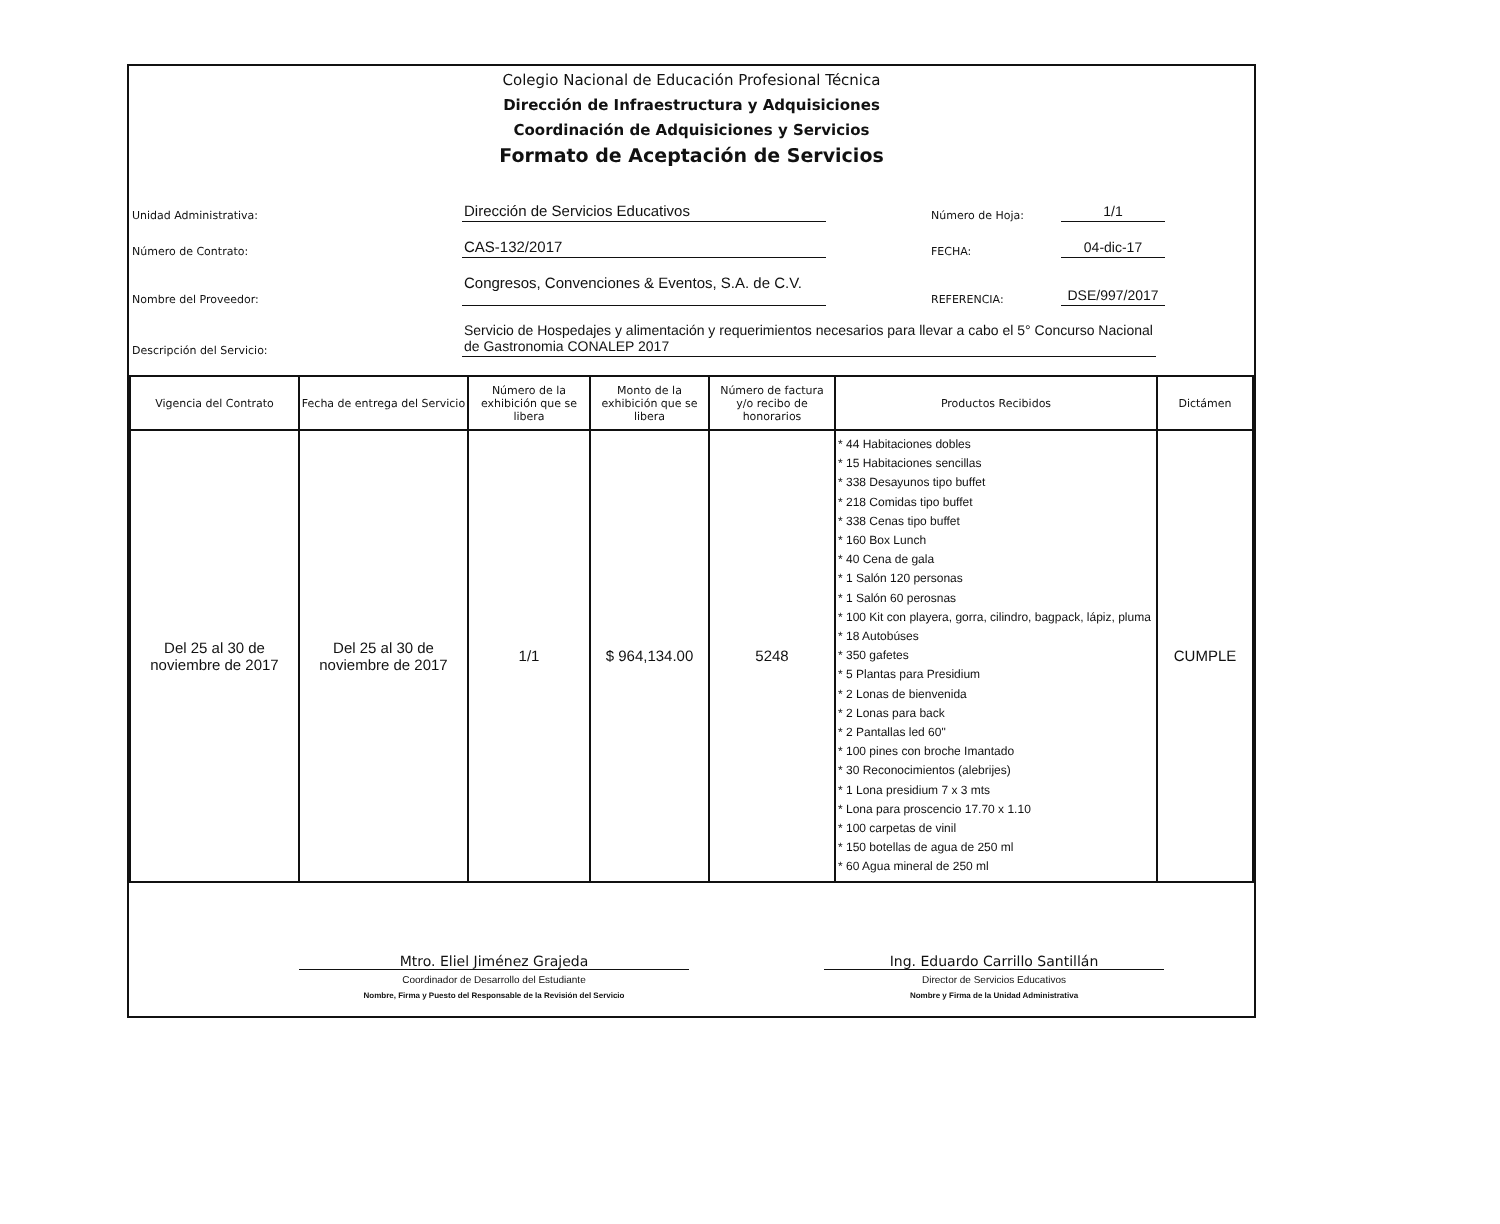Colegio Nacional de Educación Profesional Técnica
Dirección de Infraestructura y Adquisiciones
Coordinación de Adquisiciones y Servicios
Formato de Aceptación de Servicios
Unidad Administrativa: Dirección de Servicios Educativos Número de Hoja: 1/1
Número de Contrato: CAS-132/2017 FECHA: 04-dic-17
Nombre del Proveedor: Congresos, Convenciones & Eventos, S.A. de C.V. REFERENCIA: DSE/997/2017
Descripción del Servicio: Servicio de Hospedajes y alimentación y requerimientos necesarios para llevar a cabo el 5° Concurso Nacional de Gastronomia CONALEP 2017
| Vigencia del Contrato | Fecha de entrega del Servicio | Número de la exhibición que se libera | Monto de la exhibición que se libera | Número de factura y/o recibo de honorarios | Productos Recibidos | Dictámen |
| --- | --- | --- | --- | --- | --- | --- |
| Del 25 al 30 de noviembre de 2017 | Del 25 al 30 de noviembre de 2017 | 1/1 | $ 964,134.00 | 5248 | * 44 Habitaciones dobles * 15 Habitaciones sencillas * 338 Desayunos tipo buffet * 218 Comidas tipo buffet * 338 Cenas tipo buffet * 160 Box Lunch * 40 Cena de gala * 1 Salón 120 personas * 1 Salón 60 perosnas * 100 Kit con playera, gorra, cilindro, bagpack, lápiz, pluma * 18 Autobúses * 350 gafetes * 5 Plantas para Presidium * 2 Lonas de bienvenida * 2 Lonas para back * 2 Pantallas led 60" * 100 pines con broche Imantado * 30 Reconocimientos (alebrijes) * 1 Lona presidium 7 x 3 mts * Lona para proscencio 17.70 x 1.10 * 100 carpetas de vinil * 150 botellas de agua de 250 ml * 60 Agua mineral de 250 ml | CUMPLE |
Mtro. Eliel Jiménez Grajeda
Coordinador de Desarrollo del Estudiante
Nombre, Firma y Puesto del Responsable de la Revisión del Servicio
Ing. Eduardo Carrillo Santillán
Director de Servicios Educativos
Nombre y Firma de la Unidad Administrativa